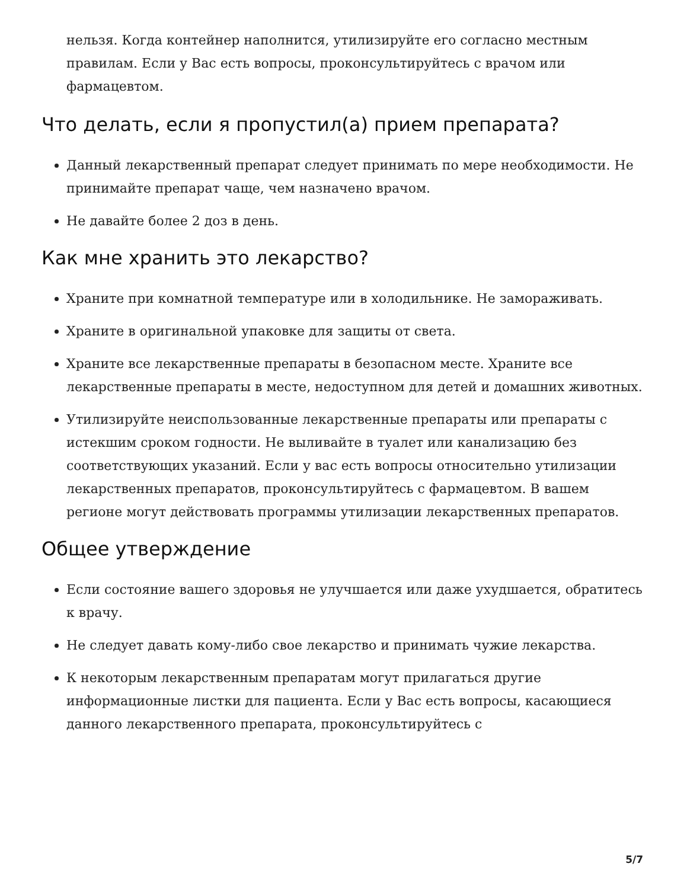нельзя. Когда контейнер наполнится, утилизируйте его согласно местным правилам. Если у Вас есть вопросы, проконсультируйтесь с врачом или фармацевтом.
Что делать, если я пропустил(а) прием препарата?
Данный лекарственный препарат следует принимать по мере необходимости. Не принимайте препарат чаще, чем назначено врачом.
Не давайте более 2 доз в день.
Как мне хранить это лекарство?
Храните при комнатной температуре или в холодильнике. Не замораживать.
Храните в оригинальной упаковке для защиты от света.
Храните все лекарственные препараты в безопасном месте. Храните все лекарственные препараты в месте, недоступном для детей и домашних животных.
Утилизируйте неиспользованные лекарственные препараты или препараты с истекшим сроком годности. Не выливайте в туалет или канализацию без соответствующих указаний. Если у вас есть вопросы относительно утилизации лекарственных препаратов, проконсультируйтесь с фармацевтом. В вашем регионе могут действовать программы утилизации лекарственных препаратов.
Общее утверждение
Если состояние вашего здоровья не улучшается или даже ухудшается, обратитесь к врачу.
Не следует давать кому-либо свое лекарство и принимать чужие лекарства.
К некоторым лекарственным препаратам могут прилагаться другие информационные листки для пациента. Если у Вас есть вопросы, касающиеся данного лекарственного препарата, проконсультируйтесь с
5/7